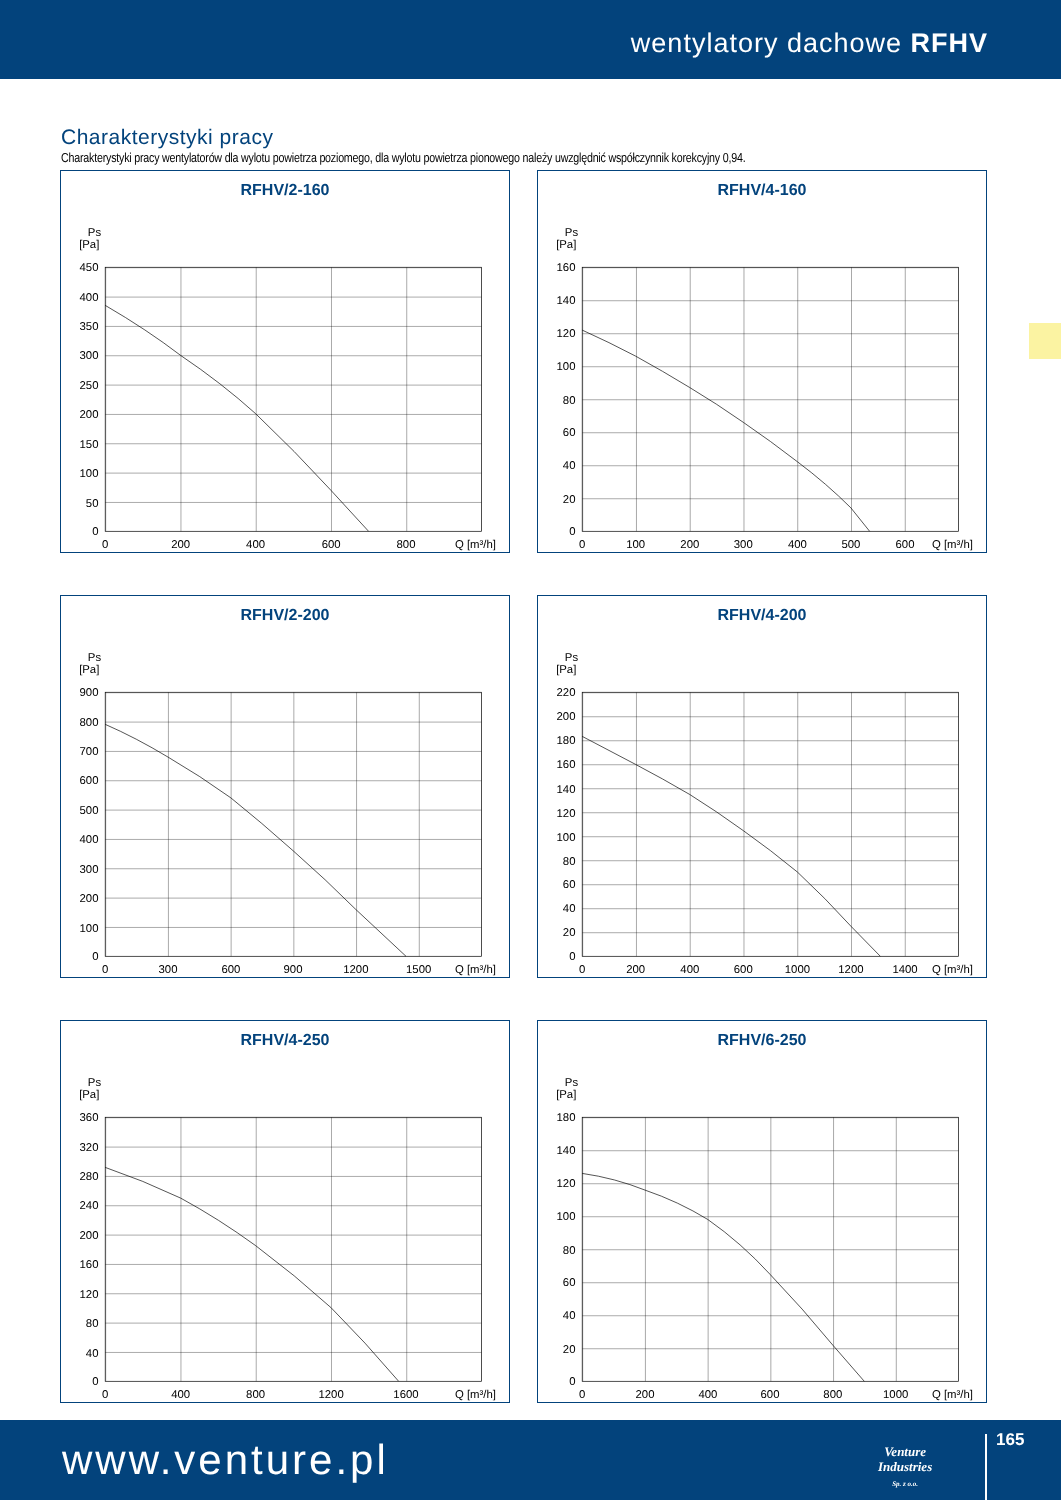wentylatory dachowe RFHV
Charakterystyki pracy
Charakterystyki pracy wentylatorów dla wylotu powietrza poziomego, dla wylotu powietrza pionowego należy uwzględnić współczynnik korekcyjny 0,94.
RFHV/2-160
Ps
[Pa]
450
400
350
300
250
200
150
100
50
0
0
200
400
600
800
Q [m³/h]
RFHV/4-160
Ps
[Pa]
160
140
120
100
80
60
40
20
0
0
100
200
300
400
500
600
Q [m³/h]
RFHV/2-200
Ps
[Pa]
900
800
700
600
500
400
300
200
100
0
0
300
600
900
1200
1500
Q [m³/h]
RFHV/4-200
Ps
[Pa]
220
200
180
160
140
120
100
80
60
40
20
0
0
200
400
600
1000
1200
1400
Q [m³/h]
RFHV/4-250
Ps
[Pa]
360
320
280
240
200
160
120
80
40
0
0
400
800
1200
1600
Q [m³/h]
RFHV/6-250
Ps
[Pa]
180
140
120
100
80
60
40
20
0
0
200
400
600
800
1000
Q [m³/h]
www.venture.pl
Venture
Industries
Sp. z o.o.
165